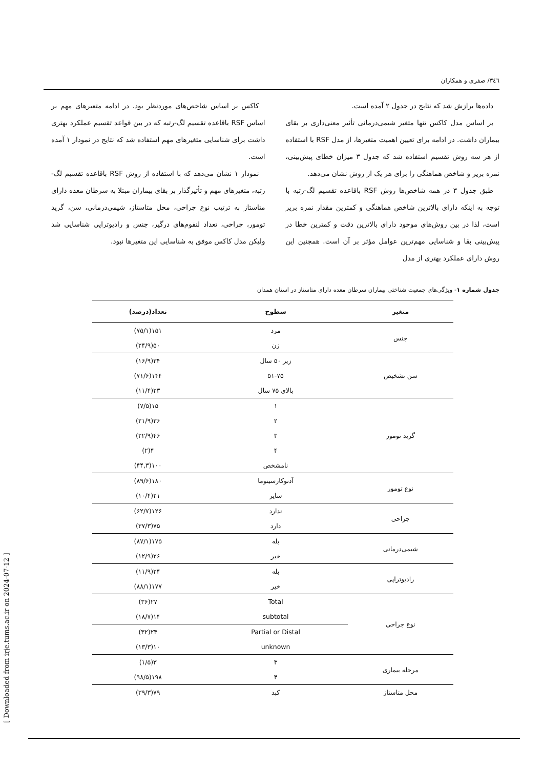۳٤٦/ صفری و همکاران
داده‌ها برازش شد که نتایج در جدول ۲ آمده است.
بر اساس مدل کاکس تنها متغیر شیمی‌درمانی تأثیر معنی‌داری بر بقای بیماران داشت. در ادامه برای تعیین اهمیت متغیرها، از مدل RSF با استفاده از هر سه روش تقسیم استفاده شد که جدول ۳ میزان خطای پیش‌بینی، نمره بریر و شاخص هماهنگی را برای هر یک از روش نشان می‌دهد.
طبق جدول ۳ در همه شاخص‌ها روش RSF باقاعده تقسیم لگ-رتبه با توجه به اینکه دارای بالاترین شاخص هماهنگی و کمترین مقدار نمره بریر است، لذا در بین روش‌های موجود دارای بالاترین دقت و کمترین خطا در پیش‌بینی بقا و شناسایی مهم‌ترین عوامل مؤثر بر آن است. همچنین این روش دارای عملکرد بهتری از مدل
کاکس بر اساس شاخص‌های موردنظر بود. در ادامه متغیرهای مهم بر اساس RSF باقاعده تقسیم لگ-رتبه که در بین قواعد تقسیم عملکرد بهتری داشت برای شناسایی متغیرهای مهم استفاده شد که نتایج در نمودار ۱ آمده است.
نمودار ۱ نشان می‌دهد که با استفاده از روش RSF باقاعده تقسیم لگ-رتبه، متغیرهای مهم و تأثیرگذار بر بقای بیماران مبتلا به سرطان معده دارای متاستاز به ترتیب نوع جراحی، محل متاستاز، شیمی‌درمانی، سن، گرید تومور، جراحی، تعداد لنفوم‌های درگیر، جنس و رادیوتراپی شناسایی شد ولیکن مدل کاکس موفق به شناسایی این متغیرها نبود.
جدول شماره ۱- ویژگی‌های جمعیت شناختی بیماران سرطان معده دارای متاستاز در استان همدان
| متغیر | سطوح | تعداد(درصد) |
| --- | --- | --- |
| جنس | مرد | ۱۵۱(۷۵/۱) |
| | زن | ۵۰(۲۴/۹) |
| سن تشخیص | زیر ۵۰ سال | ۳۴(۱۶/۹) |
| | ۵۱-۷۵ | ۱۴۴(۷۱/۶) |
| | بالای ۷۵ سال | ۲۳(۱۱/۴) |
| گرید تومور | ۱ | ۱۵(۷/۵) |
| | ۲ | ۳۶(۲۱/۹) |
| | ۳ | ۴۶(۲۲/۹) |
| | ۴ | ۴(۲) |
| | نامشخص | ۱۰۰(۴۴,۳) |
| نوع تومور | آدنوکارسینوما | ۱۸۰(۸۹/۶) |
| | سایر | ۲۱(۱۰/۴) |
| جراحی | ندارد | ۱۲۶(۶۲/۷) |
| | دارد | ۷۵(۳۷/۳) |
| شیمی‌درمانی | بله | ۱۷۵(۸۷/۱) |
| | خیر | ۲۶(۱۲/۹) |
| رادیوتراپی | بله | ۲۴(۱۱/۹) |
| | خیر | ۱۷۷(۸۸/۱) |
| نوع جراحی | Total | ۲۷(۳۶) |
| | subtotal | ۱۴(۱۸/۷) |
| | Partial or Distal | ۲۴(۳۲) |
| | unknown | ۱۰(۱۳/۳) |
| مرحله بیماری | ۳ | ۳(۱/۵) |
| | ۴ | ۱۹۸(۹۸/۵) |
| محل متاستاز | کبد | ۷۹(۳۹/۳) |
[ Downloaded from irje.tums.ac.ir on 2024-07-12 ]